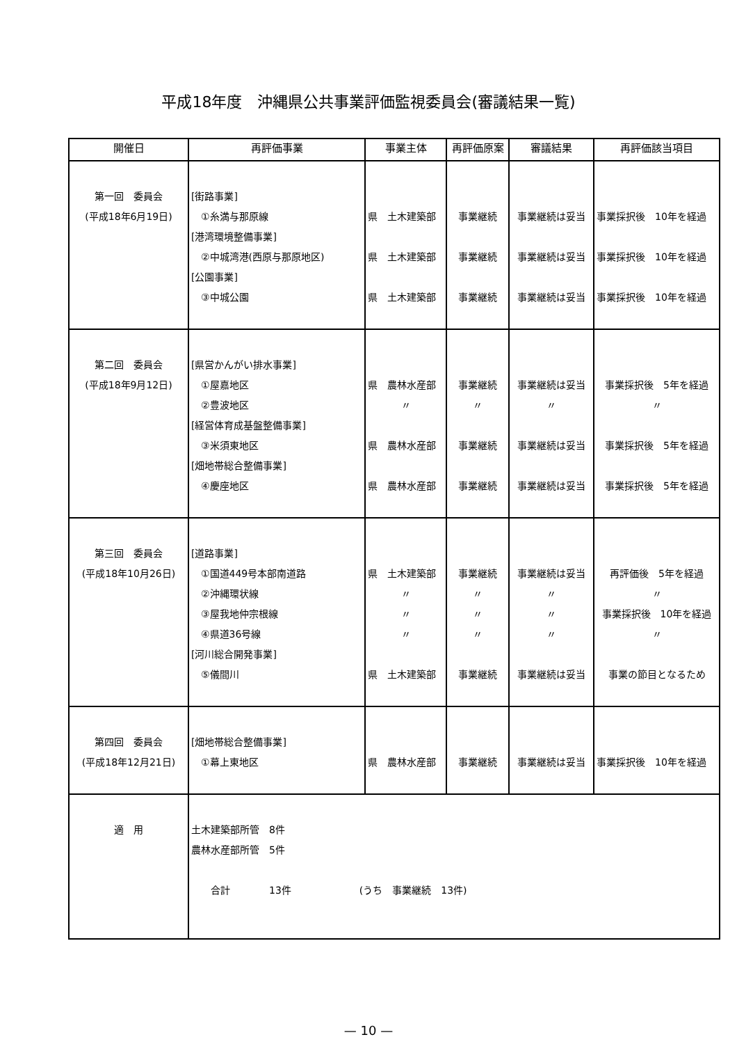平成18年度　沖縄県公共事業評価監視委員会(審議結果一覧)
| 開催日 | 再評価事業 | 事業主体 | 再評価原案 | 審議結果 | 再評価該当項目 |
| --- | --- | --- | --- | --- | --- |
| 第一回 委員会 (平成18年6月19日) | [街路事業] ①糸満与那原線 [港湾環境整備事業] ②中城湾港(西原与那原地区) [公園事業] ③中城公園 | 県 土木建築部 県 土木建築部 県 土木建築部 | 事業継続 事業継続 事業継続 | 事業継続は妥当 事業継続は妥当 事業継続は妥当 | 事業採択後 10年を経過 事業採択後 10年を経過 事業採択後 10年を経過 |
| 第二回 委員会 (平成18年9月12日) | [県営かんがい排水事業] ①屋嘉地区 ②豊波地区 [経営体育成基盤整備事業] ③米須東地区 [畑地帯総合整備事業] ④慶座地区 | 県 農林水産部 〃 県 農林水産部 県 農林水産部 | 事業継続 〃 事業継続 事業継続 | 事業継続は妥当 〃 事業継続は妥当 事業継続は妥当 | 事業採択後 5年を経過 〃 事業採択後 5年を経過 事業採択後 5年を経過 |
| 第三回 委員会 (平成18年10月26日) | [道路事業] ①国道449号本部南道路 ②沖縄環状線 ③屋我地仲宗根線 ④県道36号線 [河川総合開発事業] ⑤儀間川 | 県 土木建築部 〃 〃 〃 県 土木建築部 | 事業継続 〃 〃 〃 事業継続 | 事業継続は妥当 〃 〃 〃 事業継続は妥当 | 再評価後 5年を経過 〃 事業採択後 10年を経過 〃 事業の節目となるため |
| 第四回 委員会 (平成18年12月21日) | [畑地帯総合整備事業] ①幕上東地区 | 県 農林水産部 | 事業継続 | 事業継続は妥当 | 事業採択後 10年を経過 |
| 適 用 | 土木建築部所管 8件 農林水産部所管 5件 合計 13件 (うち 事業継続 13件) | | | | |
— 10 —